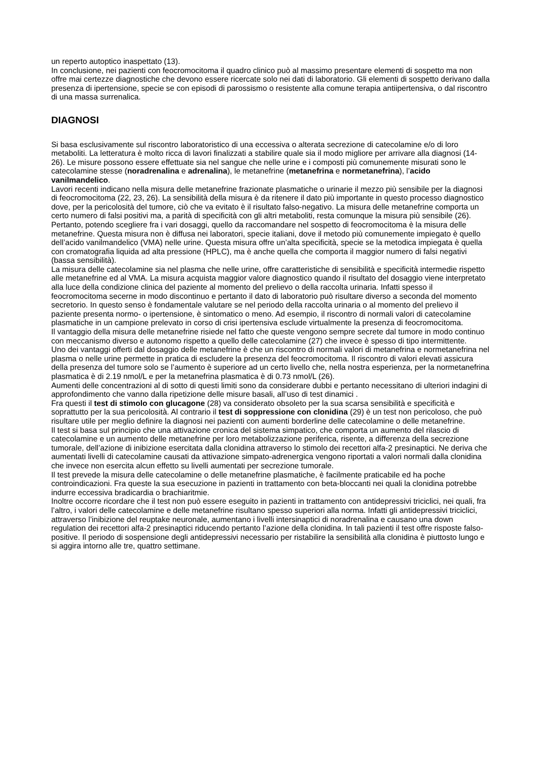un reperto autoptico inaspettato (13).
In conclusione, nei pazienti con feocromocitoma il quadro clinico può al massimo presentare elementi di sospetto ma non offre mai certezze diagnostiche che devono essere ricercate solo nei dati di laboratorio. Gli elementi di sospetto derivano dalla presenza di ipertensione, specie se con episodi di parossismo o resistente alla comune terapia antiipertensiva, o dal riscontro di una massa surrenalica.
DIAGNOSI
Si basa esclusivamente sul riscontro laboratoristico di una eccessiva o alterata secrezione di catecolamine e/o di loro metaboliti. La letteratura è molto ricca di lavori finalizzati a stabilire quale sia il modo migliore per arrivare alla diagnosi (14-26). Le misure possono essere effettuate sia nel sangue che nelle urine e i composti più comunemente misurati sono le catecolamine stesse (noradrenalina e adrenalina), le metanefrine (metanefrina e normetanefrina), l’acido vanilmandelico.
Lavori recenti indicano nella misura delle metanefrine frazionate plasmatiche o urinarie il mezzo più sensibile per la diagnosi di feocromocitoma (22, 23, 26). La sensibilità della misura è da ritenere il dato più importante in questo processo diagnostico dove, per la pericolosità del tumore, ciò che va evitato è il risultato falso-negativo. La misura delle metanefrine comporta un certo numero di falsi positivi ma, a parità di specificità con gli altri metaboliti, resta comunque la misura più sensibile (26).
Pertanto, potendo scegliere fra i vari dosaggi, quello da raccomandare nel sospetto di feocromocitoma è la misura delle metanefrine. Questa misura non è diffusa nei laboratori, specie italiani, dove il metodo più comunemente impiegato è quello dell’acido vanilmandelico (VMA) nelle urine. Questa misura offre un’alta specificità, specie se la metodica impiegata è quella con cromatografia liquida ad alta pressione (HPLC), ma è anche quella che comporta il maggior numero di falsi negativi (bassa sensibilità).
La misura delle catecolamine sia nel plasma che nelle urine, offre caratteristiche di sensibilità e specificità intermedie rispetto alle metanefrine ed al VMA. La misura acquista maggior valore diagnostico quando il risultato del dosaggio viene interpretato alla luce della condizione clinica del paziente al momento del prelievo o della raccolta urinaria. Infatti spesso il feocromocitoma secerne in modo discontinuo e pertanto il dato di laboratorio può risultare diverso a seconda del momento secretorio. In questo senso è fondamentale valutare se nel periodo della raccolta urinaria o al momento del prelievo il paziente presenta normo- o ipertensione, è sintomatico o meno. Ad esempio, il riscontro di normali valori di catecolamine plasmatiche in un campione prelevato in corso di crisi ipertensiva esclude virtualmente la presenza di feocromocitoma.
Il vantaggio della misura delle metanefrine risiede nel fatto che queste vengono sempre secrete dal tumore in modo continuo con meccanismo diverso e autonomo rispetto a quello delle catecolamine (27) che invece è spesso di tipo intermittente.
Uno dei vantaggi offerti dal dosaggio delle metanefrine è che un riscontro di normali valori di metanefrina e normetanefrina nel plasma o nelle urine permette in pratica di escludere la presenza del feocromocitoma. Il riscontro di valori elevati assicura della presenza del tumore solo se l’aumento è superiore ad un certo livello che, nella nostra esperienza, per la normetanefrina plasmatica è di 2.19 nmol/L e per la metanefrina plasmatica è di 0.73 nmol/L (26).
Aumenti delle concentrazioni al di sotto di questi limiti sono da considerare dubbi e pertanto necessitano di ulteriori indagini di approfondimento che vanno dalla ripetizione delle misure basali, all’uso di test dinamici .
Fra questi il test di stimolo con glucagone (28) va considerato obsoleto per la sua scarsa sensibilità e specificità e soprattutto per la sua pericolosità. Al contrario il test di soppressione con clonidina (29) è un test non pericoloso, che può risultare utile per meglio definire la diagnosi nei pazienti con aumenti borderline delle catecolamine o delle metanefrine.
Il test si basa sul principio che una attivazione cronica del sistema simpatico, che comporta un aumento del rilascio di catecolamine e un aumento delle metanefrine per loro metabolizzazione periferica, risente, a differenza della secrezione tumorale, dell’azione di inibizione esercitata dalla clonidina attraverso lo stimolo dei recettori alfa-2 presinaptici. Ne deriva che aumentati livelli di catecolamine causati da attivazione simpato-adrenergica vengono riportati a valori normali dalla clonidina che invece non esercita alcun effetto su livelli aumentati per secrezione tumorale.
Il test prevede la misura delle catecolamine o delle metanefrine plasmatiche, è facilmente praticabile ed ha poche controindicazioni. Fra queste la sua esecuzione in pazienti in trattamento con beta-bloccanti nei quali la clonidina potrebbe indurre eccessiva bradicardia o brachiaritmie.
Inoltre occorre ricordare che il test non può essere eseguito in pazienti in trattamento con antidepressivi triciclici, nei quali, fra l’altro, i valori delle catecolamine e delle metanefrine risultano spesso superiori alla norma. Infatti gli antidepressivi triciclici, attraverso l’inibizione del reuptake neuronale, aumentano i livelli intersinaptici di noradrenalina e causano una down regulation dei recettori alfa-2 presinaptici riducendo pertanto l’azione della clonidina. In tali pazienti il test offre risposte falso-positive. Il periodo di sospensione degli antidepressivi necessario per ristabilire la sensibilità alla clonidina è piuttosto lungo e si aggira intorno alle tre, quattro settimane.